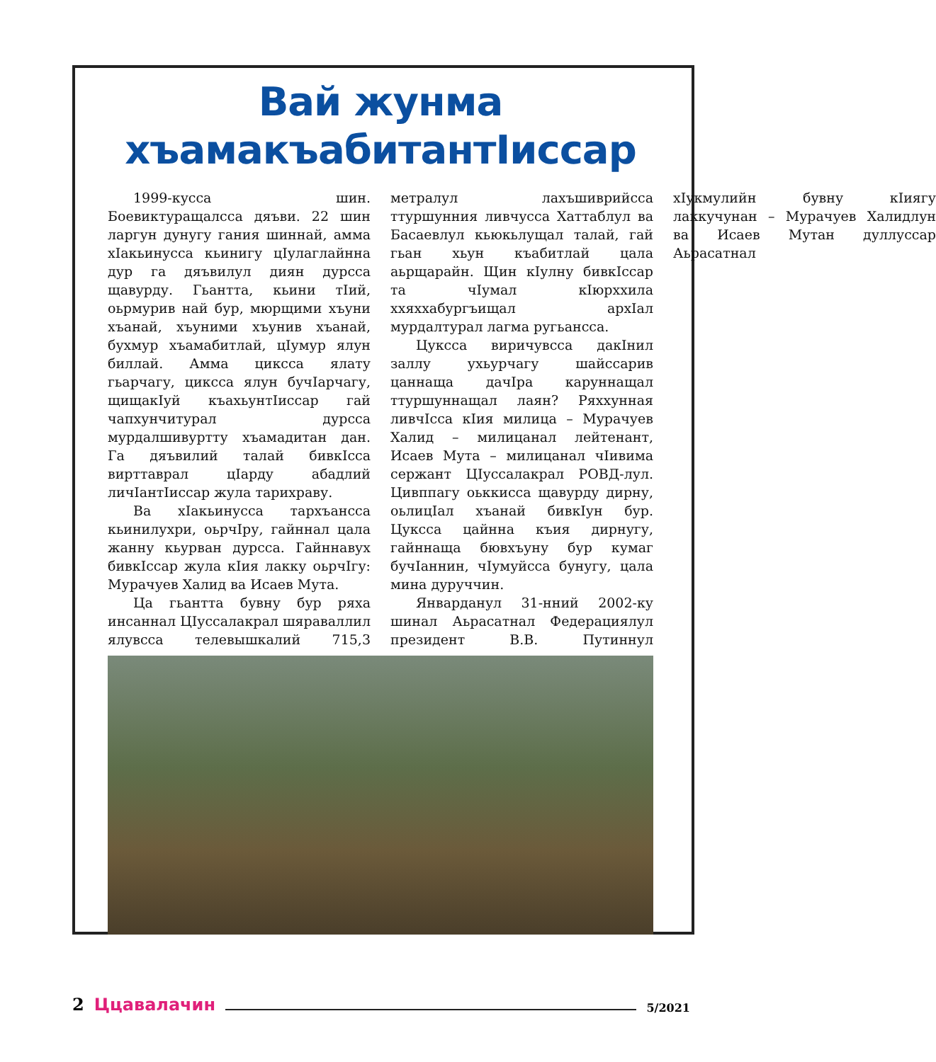Вай жунма
хъамакъабитантIиссар
1999-кусса шин. Боевиктуращалсса дяъви. 22 шин ларгун дунугу гания шиннай, амма хIакьинусса кьинигу цIулаглайнна дур га дяъвилул диян дурсса щавурду. Гьантта, кьини тIий, оьрмурив най бур, мюрщими хъуни хъанай, хъуними хъунив хъанай, бухмур хъамабитлай, цIумур ялун биллай. Амма циксса ялату гьарчагу, циксса ялун бучIарчагу, щищакIуй къахьунтIиссар гай чапхунчитурал дурсса мурдалшивуртту хъамадитан дан. Га дяъвилий талай бивкIсса вирттаврал цIарду абадлий личIантIиссар жула тарихраву.
Ва хIакьинусса тархъансса кьинилухри, оьрчIру, гайннал цала жанну кьурван дурсса. Гайннавух бивкIссар жула кIия лакку оьрчIгу: Мурачуев Халид ва Исаев Мута.
Ца гьантта бувну бур ряха инсаннал ЦIуссалакрал шяраваллил ялувсса телевышкалий 715,3 метралул лахъшиврийсса ттуршунния ливчусса Хаттаблул ва Басаевлул кьюкьлущал талай, гай гьан хьун къабитлай цала аьрщарайн. Щин кIулну бивкIссар та чIумал кIюрххила ххяххабургъищал архIал мурдалтурал лагма ругьансса.
Цуксса виричувсса дакIнил заллу ухьурчагу шайссарив цаннаща дачIра каруннащал ттуршуннащал лаян? Ряххунная ливчIсса кIия милица – Мурачуев Халид – милицанал лейтенант, Исаев Мута – милицанал чIивима сержант ЦIуссалакрал РОВД-лул. Цивппагу оьккисса щавурду дирну, оьлицIал хъанай бивкIун бур. Цуксса цайнна къия дирнугу, гайннаща бювхъуну бур кумаг бучIаннин, чIумуйсса бунугу, цала мина дуруччин.
Январданул 31-нний 2002-ку шинал Аьрасатнал Федерациялул президент В.В. Путиннул хIукмулийн бувну кIиягу лаккучунан – Мурачуев Халидлун ва Исаев Мутан дуллуссар Аьрасатнал
2 Ццавалачин 5/2021